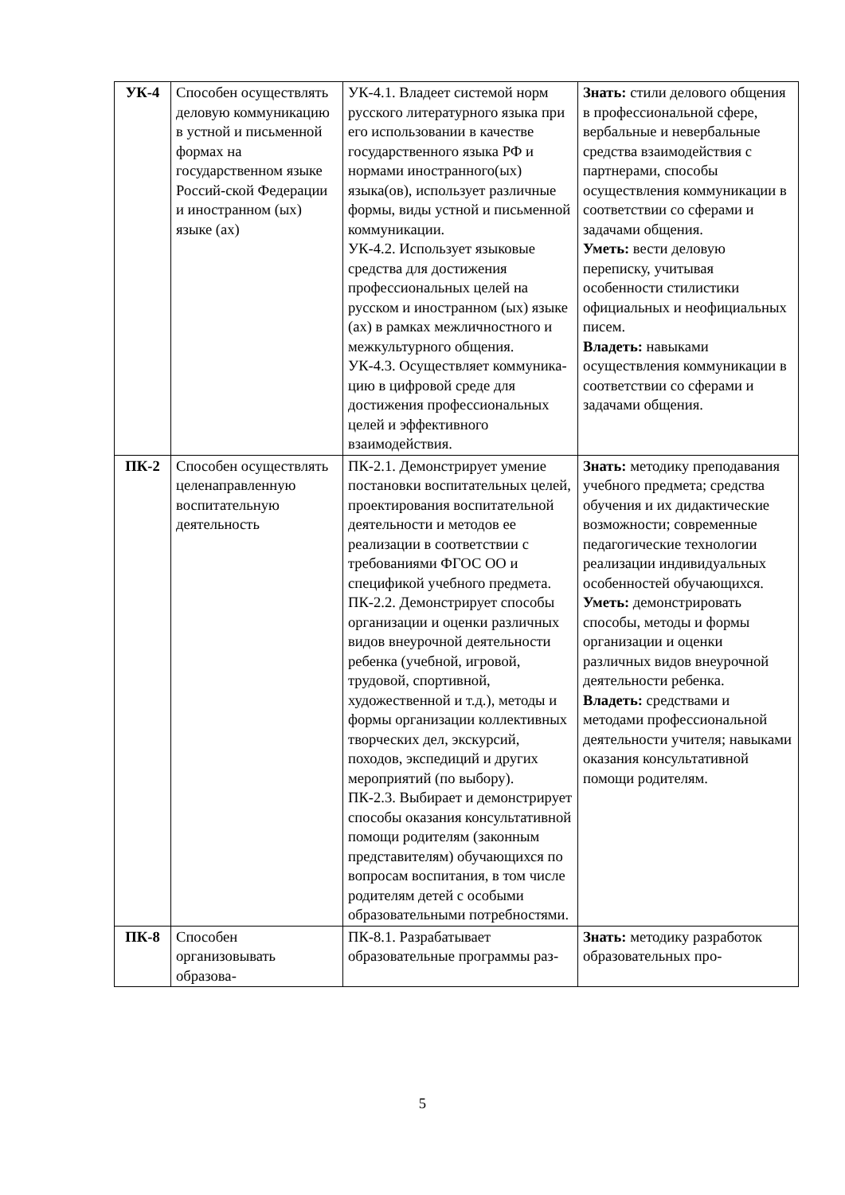| УК-4 | Способен осуществлять деловую коммуникацию в устной и письменной формах на государственном языке Россий-ской Федерации и иностранном (ых) языке (ах) | УК-4.1. Владеет системой норм русского литературного языка при его использовании в качестве государственного языка РФ и нормами иностранного(ых) языка(ов), использует различные формы, виды устной и письменной коммуникации. УК-4.2. Использует языковые средства для достижения профессиональных целей на русском и иностранном (ых) языке (ах) в рамках межличностного и межкультурного общения. УК-4.3. Осуществляет коммуника-цию в цифровой среде для достижения профессиональных целей и эффективного взаимодействия. | Знать: стили делового общения в профессиональной сфере, вербальные и невербальные средства взаимодействия с партнерами, способы осуществления коммуникации в соответствии со сферами и задачами общения. Уметь: вести деловую переписку, учитывая особенности стилистики официальных и неофициальных писем. Владеть: навыками осуществления коммуникации в соответствии со сферами и задачами общения. |
| ПК-2 | Способен осуществлять целенаправленную воспитательную деятельность | ПК-2.1. Демонстрирует умение постановки воспитательных целей, проектирования воспитательной деятельности и методов ее реализации в соответствии с требованиями ФГОС ОО и спецификой учебного предмета. ПК-2.2. Демонстрирует способы организации и оценки различных видов внеурочной деятельности ребенка (учебной, игровой, трудовой, спортивной, художественной и т.д.), методы и формы организации коллективных творческих дел, экскурсий, походов, экспедиций и других мероприятий (по выбору). ПК-2.3. Выбирает и демонстрирует способы оказания консультативной помощи родителям (законным представителям) обучающихся по вопросам воспитания, в том числе родителям детей с особыми образовательными потребностями. | Знать: методику преподавания учебного предмета; средства обучения и их дидактические возможности; современные педагогические технологии реализации индивидуальных особенностей обучающихся. Уметь: демонстрировать способы, методы и формы организации и оценки различных видов внеурочной деятельности ребенка. Владеть: средствами и методами профессиональной деятельности учителя; навыками оказания консультативной помощи родителям. |
| ПК-8 | Способен организовывать образова- | ПК-8.1. Разрабатывает образовательные программы раз- | Знать: методику разработок образовательных про- |
5